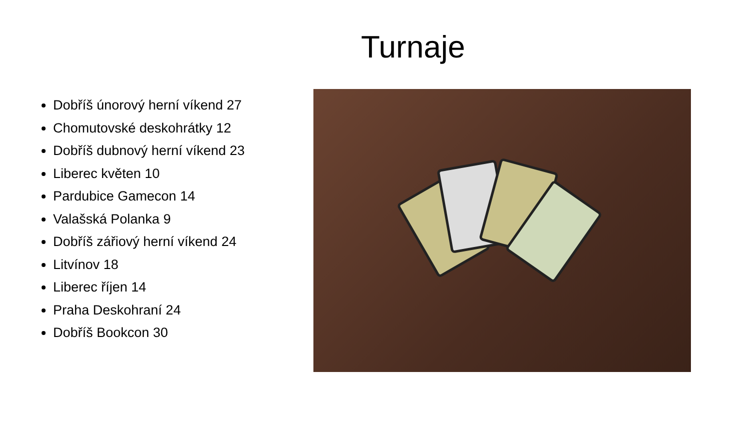Turnaje
Dobříš únorový herní víkend 27
Chomutovské deskohrátky 12
Dobříš dubnový herní víkend 23
Liberec květen 10
Pardubice Gamecon 14
Valašská Polanka 9
Dobříš zářiový herní víkend 24
Litvínov 18
Liberec říjen 14
Praha Deskohraní 24
Dobříš Bookcon 30